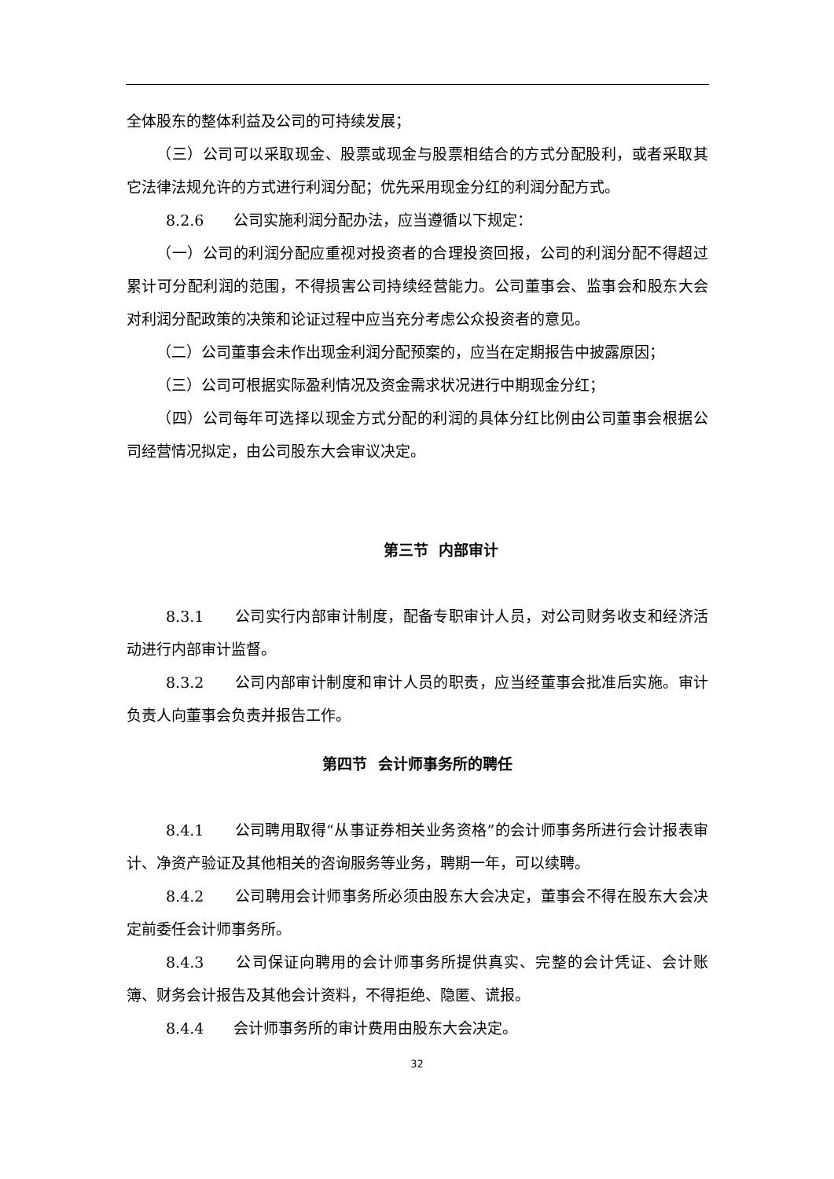全体股东的整体利益及公司的可持续发展；
（三）公司可以采取现金、股票或现金与股票相结合的方式分配股利，或者采取其它法律法规允许的方式进行利润分配；优先采用现金分红的利润分配方式。
8.2.6　　公司实施利润分配办法，应当遵循以下规定：
（一）公司的利润分配应重视对投资者的合理投资回报，公司的利润分配不得超过累计可分配利润的范围，不得损害公司持续经营能力。公司董事会、监事会和股东大会对利润分配政策的决策和论证过程中应当充分考虑公众投资者的意见。
（二）公司董事会未作出现金利润分配预案的，应当在定期报告中披露原因；
（三）公司可根据实际盈利情况及资金需求状况进行中期现金分红；
（四）公司每年可选择以现金方式分配的利润的具体分红比例由公司董事会根据公司经营情况拟定，由公司股东大会审议决定。
第三节 内部审计
8.3.1　　公司实行内部审计制度，配备专职审计人员，对公司财务收支和经济活动进行内部审计监督。
8.3.2　　公司内部审计制度和审计人员的职责，应当经董事会批准后实施。审计负责人向董事会负责并报告工作。
第四节 会计师事务所的聘任
8.4.1　　公司聘用取得“从事证券相关业务资格”的会计师事务所进行会计报表审计、净资产验证及其他相关的咨询服务等业务，聘期一年，可以续聘。
8.4.2　　公司聘用会计师事务所必须由股东大会决定，董事会不得在股东大会决定前委任会计师事务所。
8.4.3　　公司保证向聘用的会计师事务所提供真实、完整的会计凭证、会计账簿、财务会计报告及其他会计资料，不得拒绝、隐匿、谎报。
8.4.4　　会计师事务所的审计费用由股东大会决定。
32